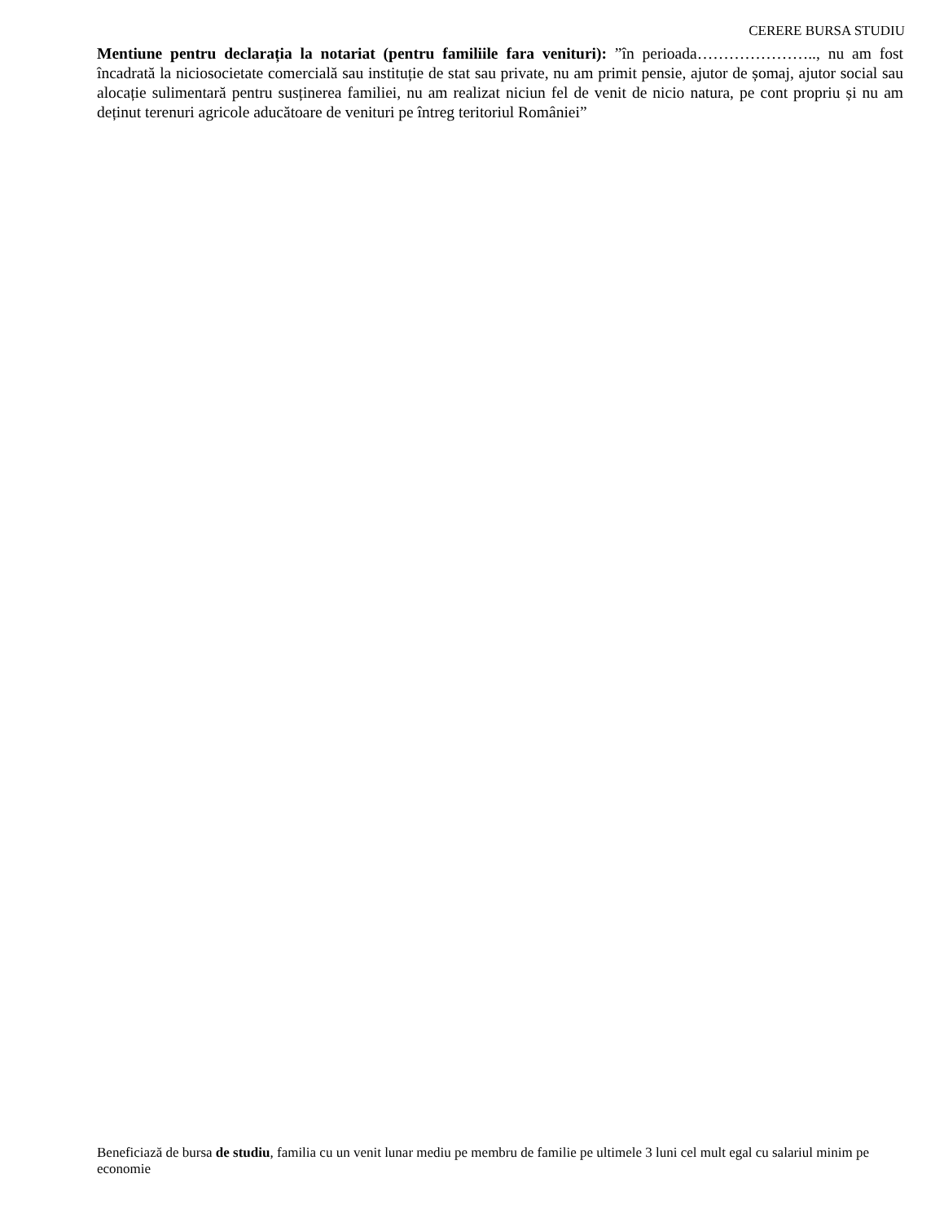CERERE BURSA STUDIU
Mentiune pentru declarația la notariat (pentru familiile fara venituri): ”în perioada………………….., nu am fost încadrată la niciosocietate comercială sau instituție de stat sau private, nu am primit pensie, ajutor de șomaj, ajutor social sau alocație sulimentară pentru susținerea familiei, nu am realizat niciun fel de venit de nicio natura, pe cont propriu și nu am deținut terenuri agricole aducătoare de venituri pe întreg teritoriul României”
Beneficiază de bursa de studiu, familia cu un venit lunar mediu pe membru de familie pe ultimele 3 luni cel mult egal cu salariul minim pe economie